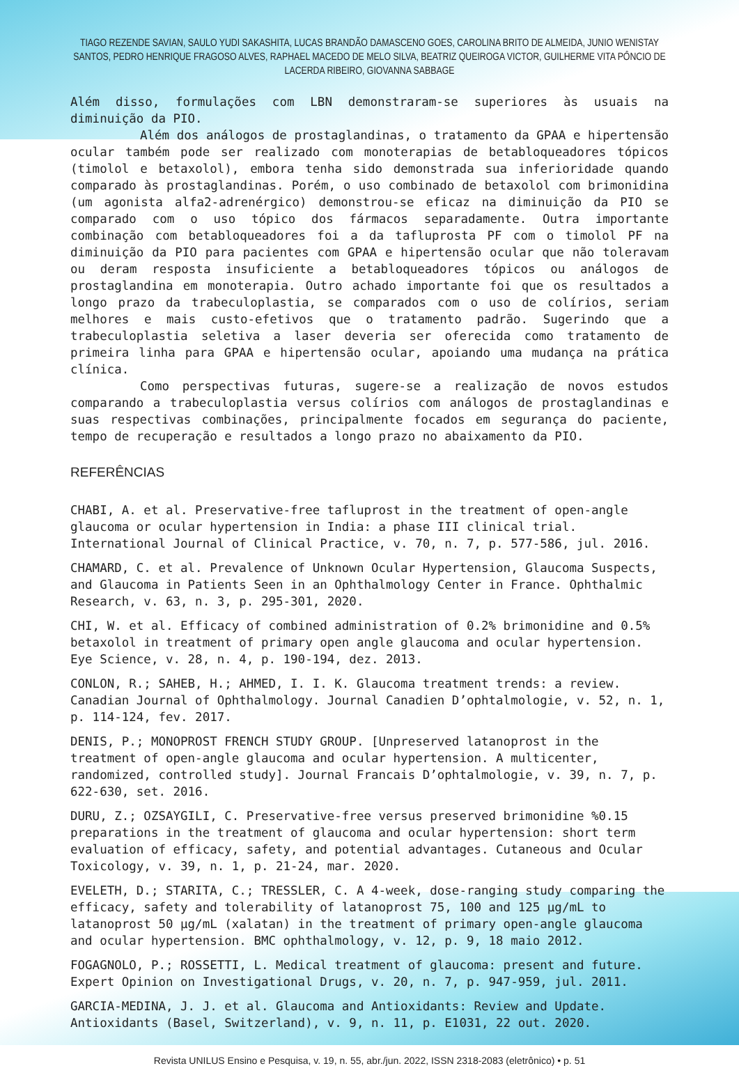TIAGO REZENDE SAVIAN, SAULO YUDI SAKASHITA, LUCAS BRANDÃO DAMASCENO GOES, CAROLINA BRITO DE ALMEIDA, JUNIO WENISTAY SANTOS, PEDRO HENRIQUE FRAGOSO ALVES, RAPHAEL MACEDO DE MELO SILVA, BEATRIZ QUEIROGA VICTOR, GUILHERME VITA PÔNCIO DE LACERDA RIBEIRO, GIOVANNA SABBAGE
Além disso, formulações com LBN demonstraram-se superiores às usuais na diminuição da PIO.
Além dos análogos de prostaglandinas, o tratamento da GPAA e hipertensão ocular também pode ser realizado com monoterapias de betabloqueadores tópicos (timolol e betaxolol), embora tenha sido demonstrada sua inferioridade quando comparado às prostaglandinas. Porém, o uso combinado de betaxolol com brimonidina (um agonista alfa2-adrenérgico) demonstrou-se eficaz na diminuição da PIO se comparado com o uso tópico dos fármacos separadamente. Outra importante combinação com betabloqueadores foi a da tafluprosta PF com o timolol PF na diminuição da PIO para pacientes com GPAA e hipertensão ocular que não toleravam ou deram resposta insuficiente a betabloqueadores tópicos ou análogos de prostaglandina em monoterapia. Outro achado importante foi que os resultados a longo prazo da trabeculoplastia, se comparados com o uso de colírios, seriam melhores e mais custo-efetivos que o tratamento padrão. Sugerindo que a trabeculoplastia seletiva a laser deveria ser oferecida como tratamento de primeira linha para GPAA e hipertensão ocular, apoiando uma mudança na prática clínica.
Como perspectivas futuras, sugere-se a realização de novos estudos comparando a trabeculoplastia versus colírios com análogos de prostaglandinas e suas respectivas combinações, principalmente focados em segurança do paciente, tempo de recuperação e resultados a longo prazo no abaixamento da PIO.
REFERÊNCIAS
CHABI, A. et al. Preservative-free tafluprost in the treatment of open-angle glaucoma or ocular hypertension in India: a phase III clinical trial. International Journal of Clinical Practice, v. 70, n. 7, p. 577-586, jul. 2016.
CHAMARD, C. et al. Prevalence of Unknown Ocular Hypertension, Glaucoma Suspects, and Glaucoma in Patients Seen in an Ophthalmology Center in France. Ophthalmic Research, v. 63, n. 3, p. 295-301, 2020.
CHI, W. et al. Efficacy of combined administration of 0.2% brimonidine and 0.5% betaxolol in treatment of primary open angle glaucoma and ocular hypertension. Eye Science, v. 28, n. 4, p. 190-194, dez. 2013.
CONLON, R.; SAHEB, H.; AHMED, I. I. K. Glaucoma treatment trends: a review. Canadian Journal of Ophthalmology. Journal Canadien D’ophtalmologie, v. 52, n. 1, p. 114-124, fev. 2017.
DENIS, P.; MONOPROST FRENCH STUDY GROUP. [Unpreserved latanoprost in the treatment of open-angle glaucoma and ocular hypertension. A multicenter, randomized, controlled study]. Journal Francais D’ophtalmologie, v. 39, n. 7, p. 622-630, set. 2016.
DURU, Z.; OZSAYGILI, C. Preservative-free versus preserved brimonidine %0.15 preparations in the treatment of glaucoma and ocular hypertension: short term evaluation of efficacy, safety, and potential advantages. Cutaneous and Ocular Toxicology, v. 39, n. 1, p. 21-24, mar. 2020.
EVELETH, D.; STARITA, C.; TRESSLER, C. A 4-week, dose-ranging study comparing the efficacy, safety and tolerability of latanoprost 75, 100 and 125 μg/mL to latanoprost 50 μg/mL (xalatan) in the treatment of primary open-angle glaucoma and ocular hypertension. BMC ophthalmology, v. 12, p. 9, 18 maio 2012.
FOGAGNOLO, P.; ROSSETTI, L. Medical treatment of glaucoma: present and future. Expert Opinion on Investigational Drugs, v. 20, n. 7, p. 947-959, jul. 2011.
GARCIA-MEDINA, J. J. et al. Glaucoma and Antioxidants: Review and Update. Antioxidants (Basel, Switzerland), v. 9, n. 11, p. E1031, 22 out. 2020.
Revista UNILUS Ensino e Pesquisa, v. 19, n. 55, abr./jun. 2022, ISSN 2318-2083 (eletrônico) • p. 51